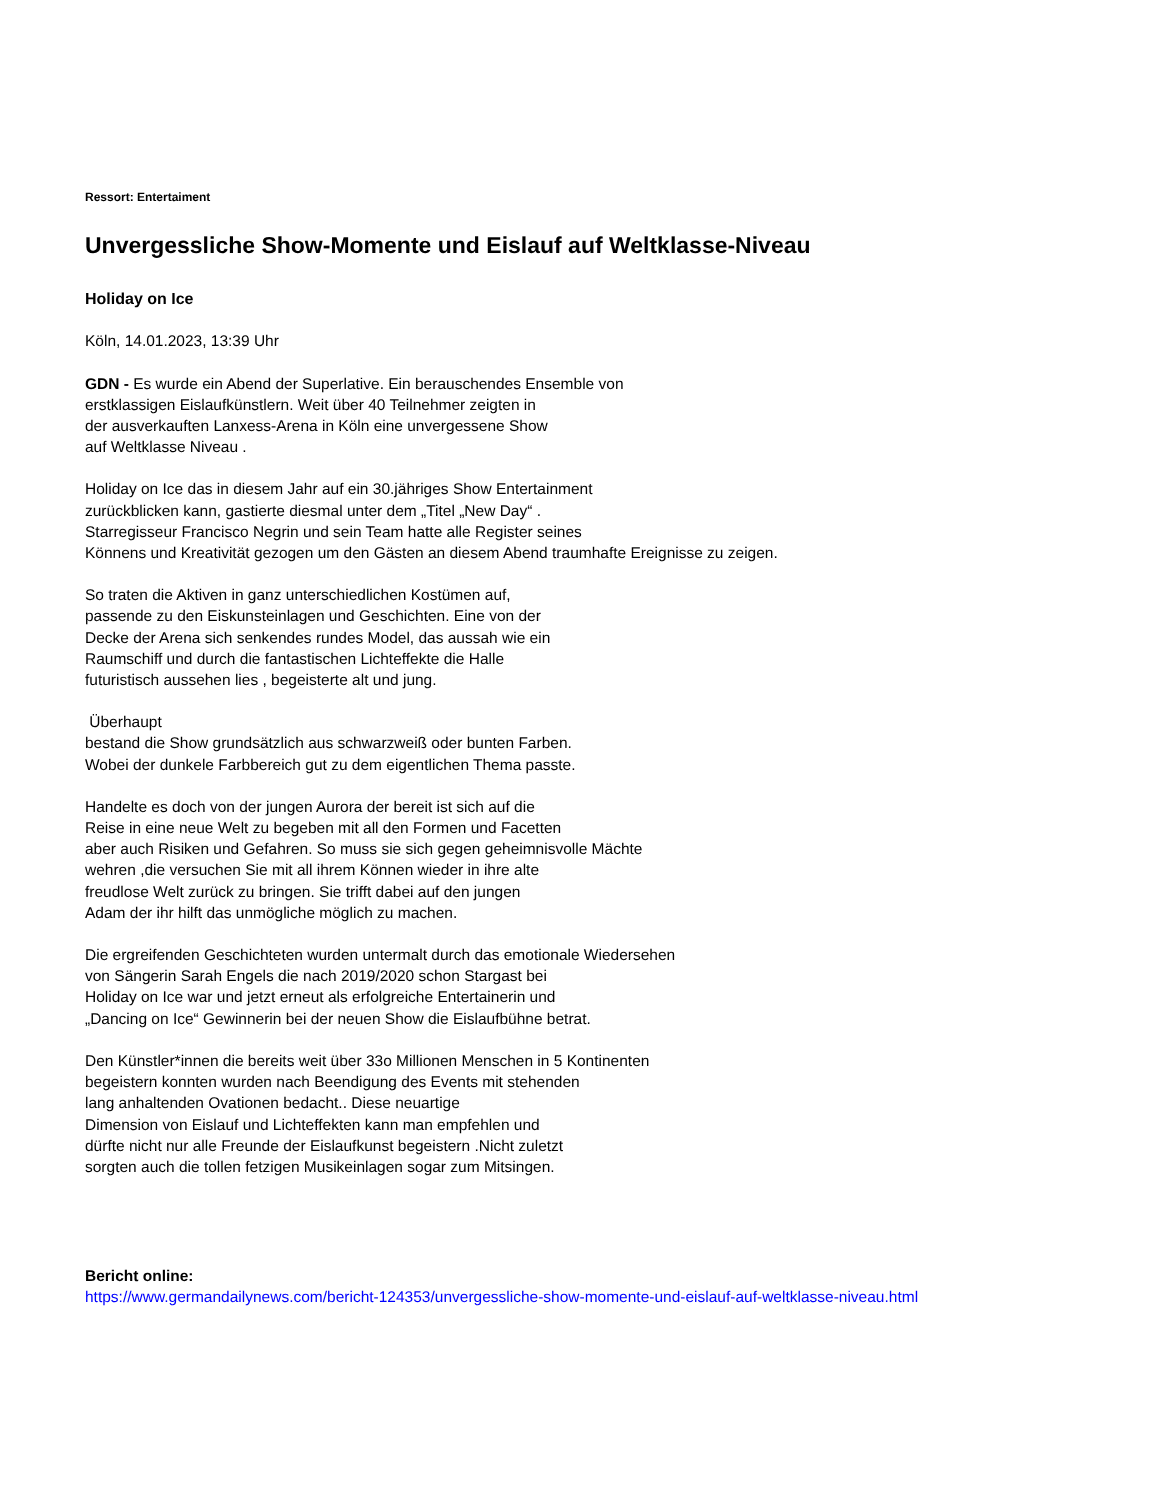Ressort: Entertaiment
Unvergessliche Show-Momente und Eislauf auf Weltklasse-Niveau
Holiday on Ice
Köln, 14.01.2023, 13:39 Uhr
GDN - Es wurde ein Abend der Superlative. Ein berauschendes Ensemble von
erstklassigen Eislaufkünstlern. Weit über 40 Teilnehmer zeigten in
der ausverkauften Lanxess-Arena in Köln eine unvergessene Show
auf Weltklasse Niveau .
Holiday on Ice das in diesem Jahr auf ein 30.jähriges Show Entertainment
zurückblicken kann, gastierte diesmal unter dem „Titel „New Day“ .
Starregisseur Francisco Negrin und sein Team hatte alle Register seines
Könnens und Kreativität gezogen um den Gästen an diesem Abend traumhafte Ereignisse zu zeigen.
So traten die Aktiven in ganz unterschiedlichen Kostümen auf,
passende zu den Eiskunsteinlagen und Geschichten. Eine von der
Decke der Arena sich senkendes rundes Model, das aussah wie ein
Raumschiff und durch die fantastischen Lichteffekte die Halle
futuristisch aussehen lies , begeisterte alt und jung.
Überhaupt
bestand die Show grundsätzlich aus schwarzweiß oder bunten Farben.
Wobei der dunkele Farbbereich gut zu dem eigentlichen Thema passte.
Handelte es doch von der jungen Aurora der bereit ist sich auf die
Reise in eine neue Welt zu begeben mit all den Formen und Facetten
aber auch Risiken und Gefahren. So muss sie sich gegen geheimnisvolle Mächte
wehren ,die versuchen Sie mit all ihrem Können wieder in ihre alte
freudlose Welt zurück zu bringen. Sie trifft dabei auf den jungen
Adam der ihr hilft das unmögliche möglich zu machen.
Die ergreifenden Geschichteten wurden untermalt durch das emotionale Wiedersehen
von Sängerin Sarah Engels die nach 2019/2020 schon Stargast bei
Holiday on Ice war und jetzt erneut als erfolgreiche Entertainerin und
„Dancing on Ice“ Gewinnerin bei der neuen Show die Eislaufbühne betrat.
Den Künstler*innen die bereits weit über 33o Millionen Menschen in 5 Kontinenten
begeistern konnten wurden nach Beendigung des Events mit stehenden
lang anhaltenden Ovationen bedacht.. Diese neuartige
Dimension von Eislauf und Lichteffekten kann man empfehlen und
dürfte nicht nur alle Freunde der Eislaufkunst begeistern .Nicht zuletzt
sorgten auch die tollen fetzigen Musikeinlagen sogar zum Mitsingen.
Bericht online:
https://www.germandailynews.com/bericht-124353/unvergessliche-show-momente-und-eislauf-auf-weltklasse-niveau.html